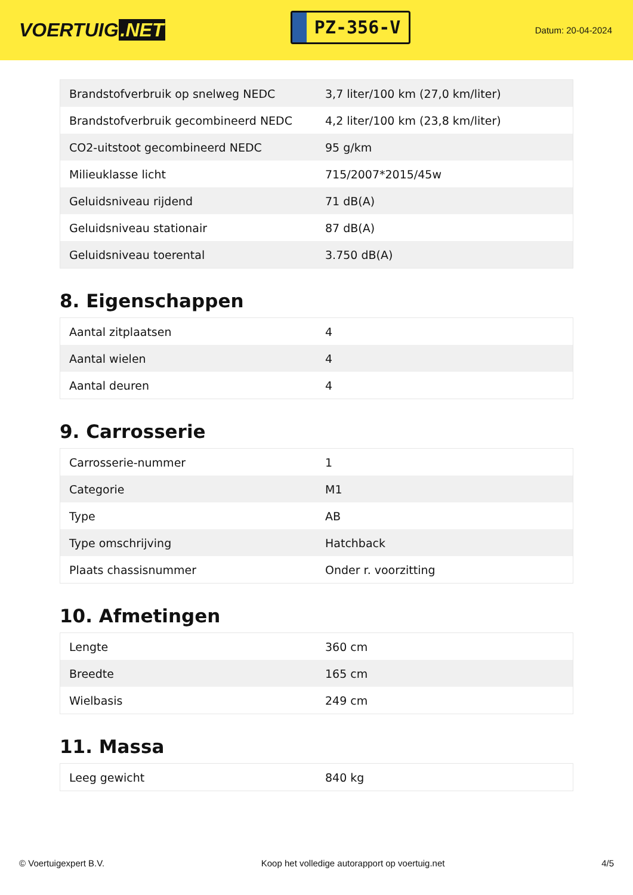VOERTUIG.NET
PZ-356-V
Datum: 20-04-2024
| Brandstofverbruik op snelweg NEDC | 3,7 liter/100 km (27,0 km/liter) |
| Brandstofverbruik gecombineerd NEDC | 4,2 liter/100 km (23,8 km/liter) |
| CO2-uitstoot gecombineerd NEDC | 95 g/km |
| Milieuklasse licht | 715/2007*2015/45w |
| Geluidsniveau rijdend | 71 dB(A) |
| Geluidsniveau stationair | 87 dB(A) |
| Geluidsniveau toerental | 3.750 dB(A) |
8. Eigenschappen
| Aantal zitplaatsen | 4 |
| Aantal wielen | 4 |
| Aantal deuren | 4 |
9. Carrosserie
| Carrosserie-nummer | 1 |
| Categorie | M1 |
| Type | AB |
| Type omschrijving | Hatchback |
| Plaats chassisnummer | Onder r. voorzitting |
10. Afmetingen
| Lengte | 360 cm |
| Breedte | 165 cm |
| Wielbasis | 249 cm |
11. Massa
| Leeg gewicht | 840 kg |
© Voertuigexpert B.V. Koop het volledige autorapport op voertuig.net 4/5